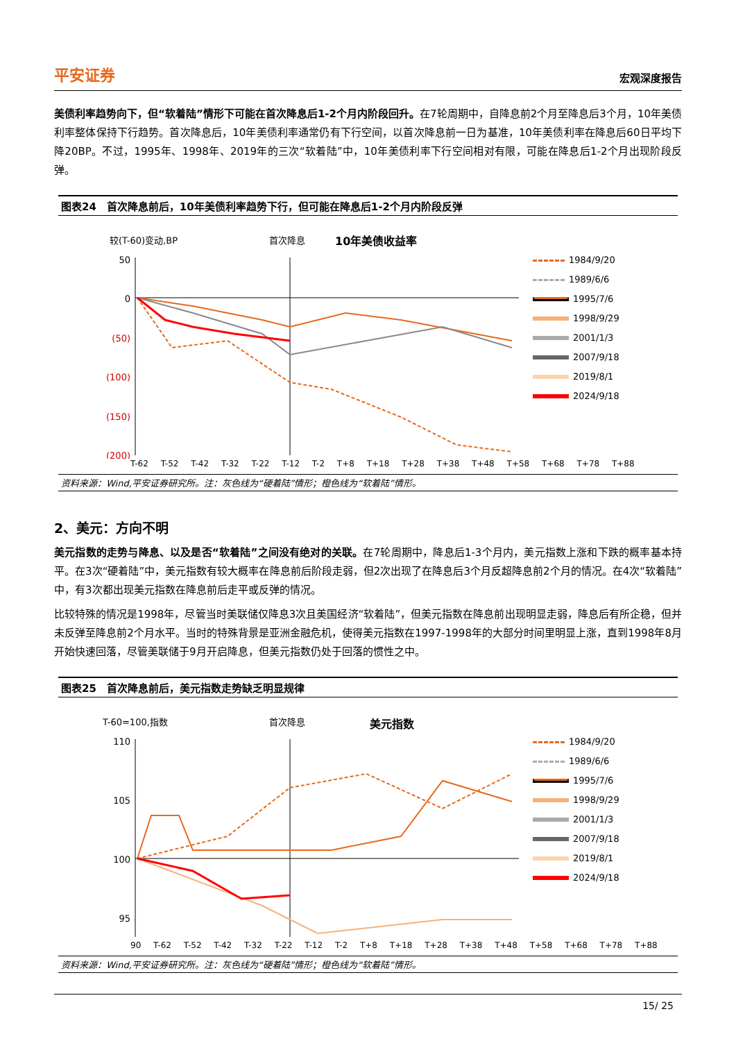平安证券 宏观深度报告
美债利率趋势向下，但“软着陆”情形下可能在首次降息后1-2个月内阶段回升。在7轮周期中，自降息前2个月至降息后3个月，10年美债利率整体保持下行趋势。首次降息后，10年美债利率通常仍有下行空间，以首次降息前一日为基准，10年美债利率在降息后60日平均下降20BP。不过，1995年、1998年、2019年的三次“软着陆”中，10年美债利率下行空间相对有限，可能在降息后1-2个月出现阶段反弹。
图表24　首次降息前后，10年美债利率趋势下行，但可能在降息后1-2个月内阶段反弹
较(T-60)变动,BP
首次降息
10年美债收益率
50
0
(50)
(100)
(150)
(200)
1984/9/20
1989/6/6
1995/7/6
1998/9/29
2001/1/3
2007/9/18
2019/8/1
2024/9/18
T-62 T-52 T-42 T-32 T-22 T-12 T-2 T+8 T+18 T+28 T+38 T+48 T+58 T+68 T+78 T+88
资料来源：Wind,平安证券研究所。注：灰色线为“硬着陆”情形；橙色线为“软着陆”情形。
2、美元：方向不明
美元指数的走势与降息、以及是否“软着陆”之间没有绝对的关联。在7轮周期中，降息后1-3个月内，美元指数上涨和下跌的概率基本持平。在3次“硬着陆”中，美元指数有较大概率在降息前后阶段走弱，但2次出现了在降息后3个月反超降息前2个月的情况。在4次“软着陆”中，有3次都出现美元指数在降息前后走平或反弹的情况。
比较特殊的情况是1998年，尽管当时美联储仅降息3次且美国经济“软着陆”，但美元指数在降息前出现明显走弱，降息后有所企稳，但并未反弹至降息前2个月水平。当时的特殊背景是亚洲金融危机，使得美元指数在1997-1998年的大部分时间里明显上涨，直到1998年8月开始快速回落，尽管美联储于9月开启降息，但美元指数仍处于回落的惯性之中。
图表25　首次降息前后，美元指数走势缺乏明显规律
T-60=100,指数
首次降息
美元指数
110
105
100
95
1984/9/20
1989/6/6
1995/7/6
1998/9/29
2001/1/3
2007/9/18
2019/8/1
2024/9/18
90 T-62 T-52 T-42 T-32 T-22 T-12 T-2 T+8 T+18 T+28 T+38 T+48 T+58 T+68 T+78 T+88
资料来源：Wind,平安证券研究所。注：灰色线为“硬着陆”情形；橙色线为“软着陆”情形。
15/ 25